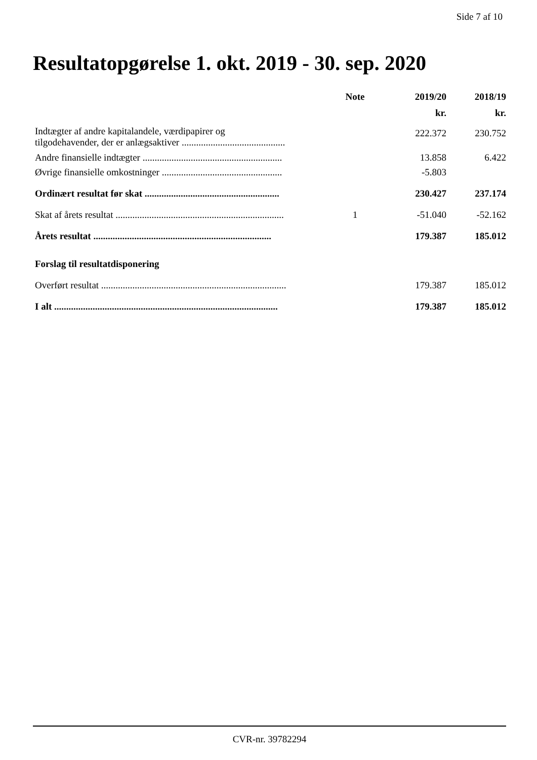Side 7 af 10
Resultatopgørelse 1. okt. 2019 - 30. sep. 2020
| | Note | 2019/20 | 2018/19 |
| --- | --- | --- | --- |
| | | kr. | kr. |
| Indtægter af andre kapitalandele, værdipapirer og tilgodehavender, der er anlægsaktiver ........................................... | | 222.372 | 230.752 |
| Andre finansielle indtægter .......................................................... | | 13.858 | 6.422 |
| Øvrige finansielle omkostninger .................................................. | | -5.803 | |
| Ordinært resultat før skat ........................................................ | | 230.427 | 237.174 |
| Skat af årets resultat ...................................................................... | 1 | -51.040 | -52.162 |
| Årets resultat .......................................................................... | | 179.387 | 185.012 |
| Forslag til resultatdisponering | | | |
| Overført resultat ............................................................................. | | 179.387 | 185.012 |
| I alt ............................................................................................. | | 179.387 | 185.012 |
CVR-nr. 39782294